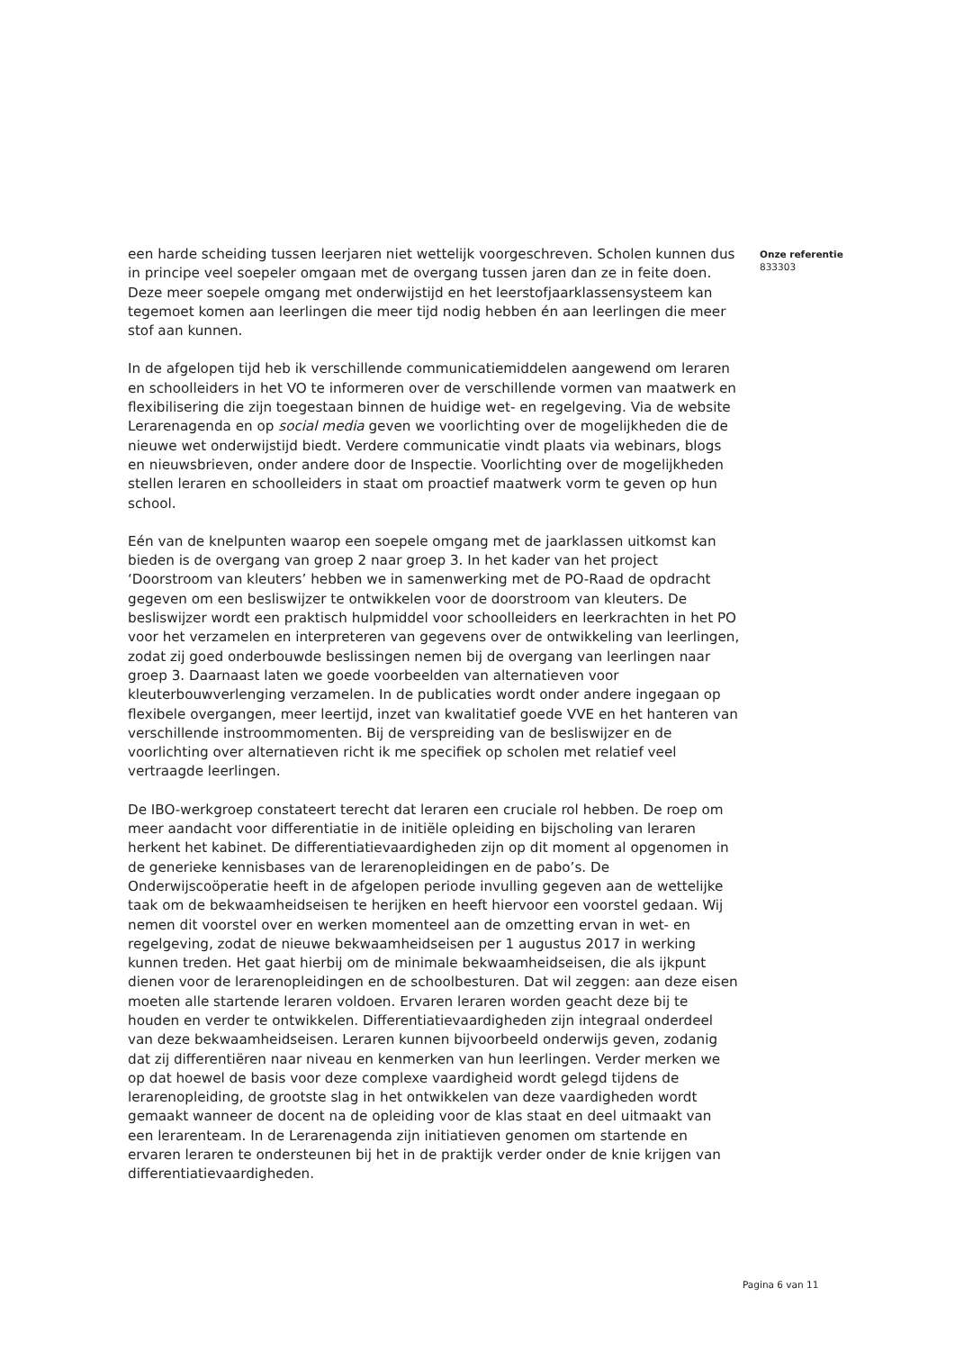een harde scheiding tussen leerjaren niet wettelijk voorgeschreven. Scholen kunnen dus in principe veel soepeler omgaan met de overgang tussen jaren dan ze in feite doen. Deze meer soepele omgang met onderwijstijd en het leerstofjaarklassensysteem kan tegemoet komen aan leerlingen die meer tijd nodig hebben én aan leerlingen die meer stof aan kunnen.
In de afgelopen tijd heb ik verschillende communicatiemiddelen aangewend om leraren en schoolleiders in het VO te informeren over de verschillende vormen van maatwerk en flexibilisering die zijn toegestaan binnen de huidige wet- en regelgeving. Via de website Lerarenagenda en op social media geven we voorlichting over de mogelijkheden die de nieuwe wet onderwijstijd biedt. Verdere communicatie vindt plaats via webinars, blogs en nieuwsbrieven, onder andere door de Inspectie. Voorlichting over de mogelijkheden stellen leraren en schoolleiders in staat om proactief maatwerk vorm te geven op hun school.
Eén van de knelpunten waarop een soepele omgang met de jaarklassen uitkomst kan bieden is de overgang van groep 2 naar groep 3. In het kader van het project ‘Doorstroom van kleuters’ hebben we in samenwerking met de PO-Raad de opdracht gegeven om een besliswijzer te ontwikkelen voor de doorstroom van kleuters. De besliswijzer wordt een praktisch hulpmiddel voor schoolleiders en leerkrachten in het PO voor het verzamelen en interpreteren van gegevens over de ontwikkeling van leerlingen, zodat zij goed onderbouwde beslissingen nemen bij de overgang van leerlingen naar groep 3. Daarnaast laten we goede voorbeelden van alternatieven voor kleuterbouwverlenging verzamelen. In de publicaties wordt onder andere ingegaan op flexibele overgangen, meer leertijd, inzet van kwalitatief goede VVE en het hanteren van verschillende instroommomenten. Bij de verspreiding van de besliswijzer en de voorlichting over alternatieven richt ik me specifiek op scholen met relatief veel vertraagde leerlingen.
De IBO-werkgroep constateert terecht dat leraren een cruciale rol hebben. De roep om meer aandacht voor differentiatie in de initiële opleiding en bijscholing van leraren herkent het kabinet. De differentiatievaardigheden zijn op dit moment al opgenomen in de generieke kennisbases van de lerarenopleidingen en de pabo’s. De Onderwijscoöperatie heeft in de afgelopen periode invulling gegeven aan de wettelijke taak om de bekwaamheidseisen te herijken en heeft hiervoor een voorstel gedaan. Wij nemen dit voorstel over en werken momenteel aan de omzetting ervan in wet- en regelgeving, zodat de nieuwe bekwaamheidseisen per 1 augustus 2017 in werking kunnen treden. Het gaat hierbij om de minimale bekwaamheidseisen, die als ijkpunt dienen voor de lerarenopleidingen en de schoolbesturen. Dat wil zeggen: aan deze eisen moeten alle startende leraren voldoen. Ervaren leraren worden geacht deze bij te houden en verder te ontwikkelen. Differentiatievaardigheden zijn integraal onderdeel van deze bekwaamheidseisen. Leraren kunnen bijvoorbeeld onderwijs geven, zodanig dat zij differentiëren naar niveau en kenmerken van hun leerlingen. Verder merken we op dat hoewel de basis voor deze complexe vaardigheid wordt gelegd tijdens de lerarenopleiding, de grootste slag in het ontwikkelen van deze vaardigheden wordt gemaakt wanneer de docent na de opleiding voor de klas staat en deel uitmaakt van een lerarenteam. In de Lerarenagenda zijn initiatieven genomen om startende en ervaren leraren te ondersteunen bij het in de praktijk verder onder de knie krijgen van differentiatievaardigheden.
Onze referentie
833303
Pagina 6 van 11